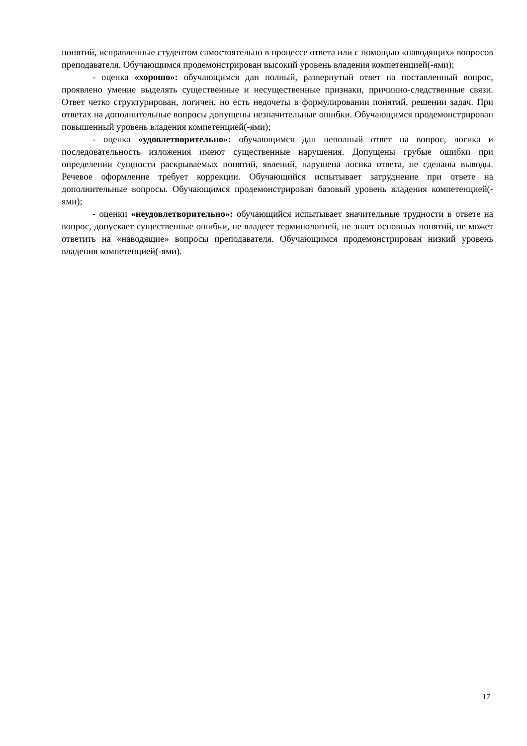понятий, исправленные студентом самостоятельно в процессе ответа или с помощью «наводящих» вопросов преподавателя. Обучающимся продемонстрирован высокий уровень владения компетенцией(-ями);
- оценка «хорошо»: обучающимся дан полный, развернутый ответ на поставленный вопрос, проявлено умение выделять существенные и несущественные признаки, причинно-следственные связи. Ответ четко структурирован, логичен, но есть недочеты в формулировании понятий, решении задач. При ответах на дополнительные вопросы допущены незначительные ошибки. Обучающимся продемонстрирован повышенный уровень владения компетенцией(-ями);
- оценка «удовлетворительно»: обучающимся дан неполный ответ на вопрос, логика и последовательность изложения имеют существенные нарушения. Допущены грубые ошибки при определении сущности раскрываемых понятий, явлений, нарушена логика ответа, не сделаны выводы. Речевое оформление требует коррекции. Обучающийся испытывает затруднение при ответе на дополнительные вопросы. Обучающимся продемонстрирован базовый уровень владения компетенцией(-ями);
- оценки «неудовлетворительно»: обучающийся испытывает значительные трудности в ответе на вопрос, допускает существенные ошибки, не владеет терминологией, не знает основных понятий, не может ответить на «наводящие» вопросы преподавателя. Обучающимся продемонстрирован низкий уровень владения компетенцией(-ями).
17